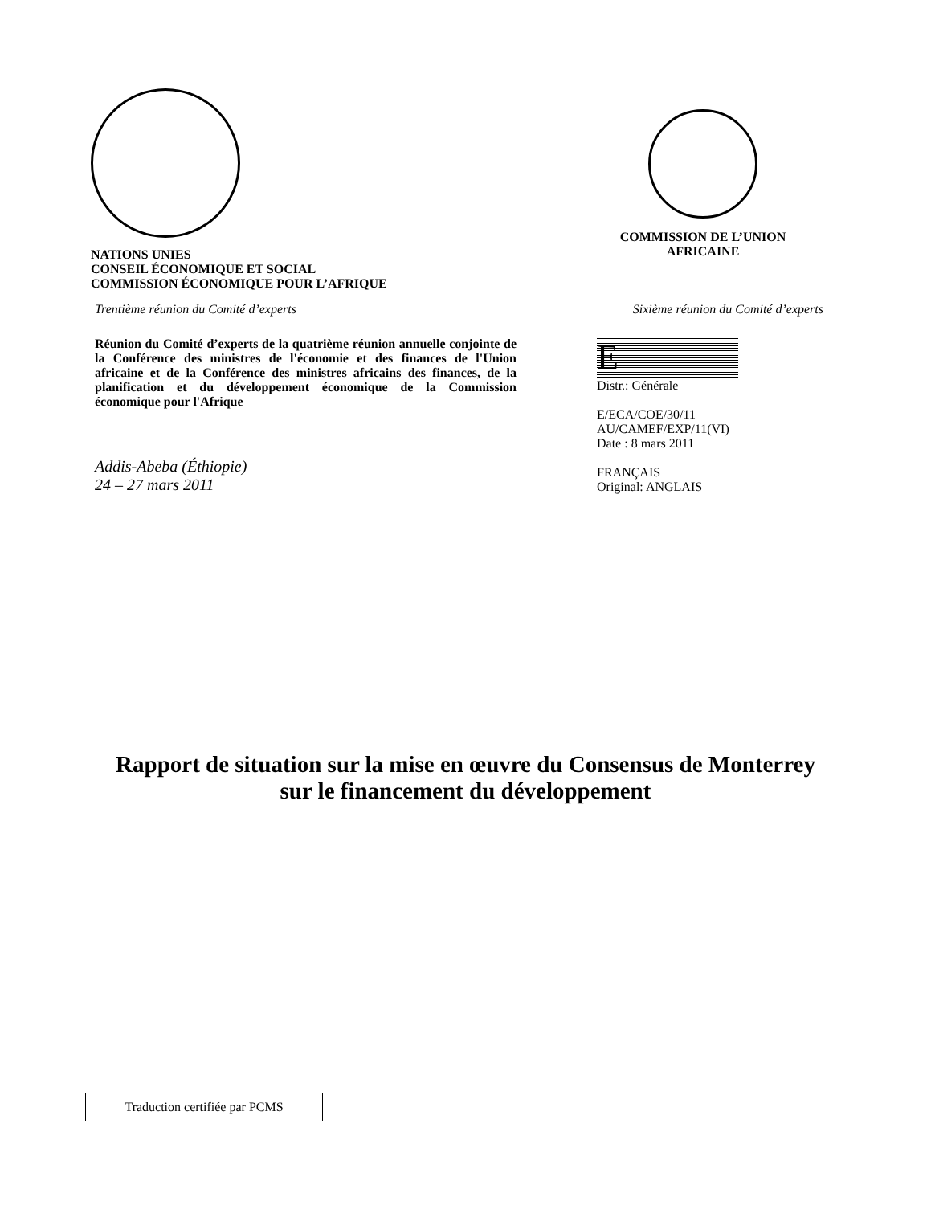NATIONS UNIES
CONSEIL ÉCONOMIQUE ET SOCIAL
COMMISSION ÉCONOMIQUE POUR L’AFRIQUE
COMMISSION DE L’UNION
AFRICAINE
Trentième réunion du Comité d’experts Sixième réunion du Comité d’experts
Réunion du Comité d’experts de la quatrième réunion annuelle conjointe de la Conférence des ministres de l'économie et des finances de l'Union africaine et de la Conférence des ministres africains des finances, de la planification et du développement économique de la Commission économique pour l'Afrique
Addis-Abeba (Éthiopie)
24 – 27 mars 2011
E
Distr.: Générale
E/ECA/COE/30/11
AU/CAMEF/EXP/11(VI)
Date : 8 mars 2011
FRANÇAIS
Original: ANGLAIS
Rapport de situation sur la mise en œuvre du Consensus de Monterrey
sur le financement du développement
Traduction certifiée par PCMS